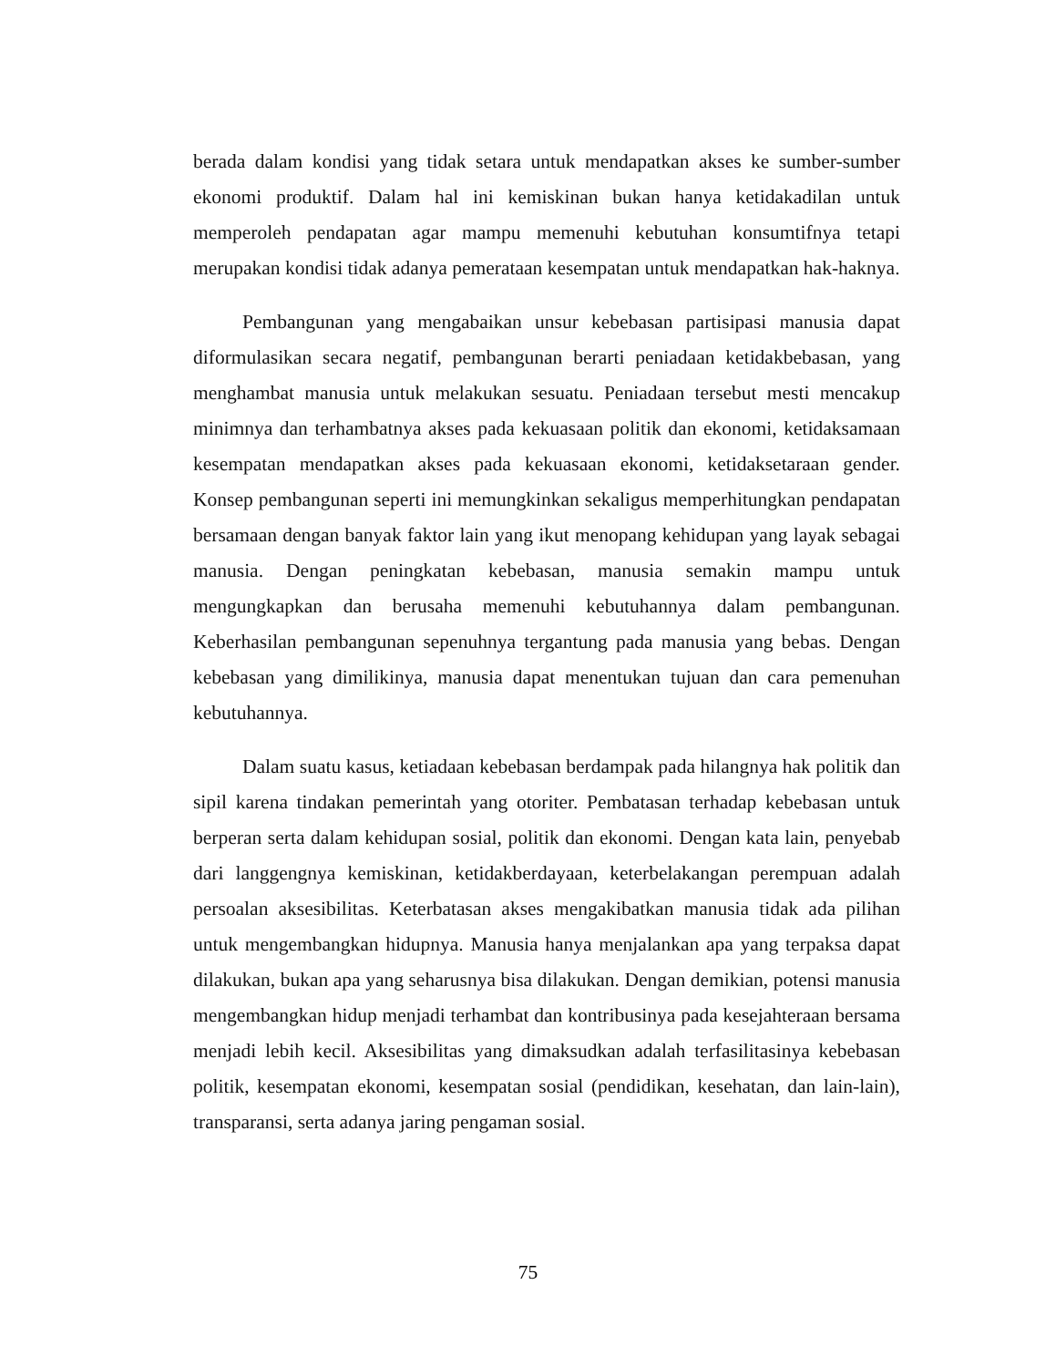berada dalam kondisi yang tidak setara untuk mendapatkan akses ke sumber-sumber ekonomi produktif. Dalam hal ini kemiskinan bukan hanya ketidakadilan untuk memperoleh pendapatan agar mampu memenuhi kebutuhan konsumtifnya tetapi merupakan kondisi tidak adanya pemerataan kesempatan untuk mendapatkan hak-haknya.
Pembangunan yang mengabaikan unsur kebebasan partisipasi manusia dapat diformulasikan secara negatif, pembangunan berarti peniadaan ketidakbebasan, yang menghambat manusia untuk melakukan sesuatu. Peniadaan tersebut mesti mencakup minimnya dan terhambatnya akses pada kekuasaan politik dan ekonomi, ketidaksamaan kesempatan mendapatkan akses pada kekuasaan ekonomi, ketidaksetaraan gender. Konsep pembangunan seperti ini memungkinkan sekaligus memperhitungkan pendapatan bersamaan dengan banyak faktor lain yang ikut menopang kehidupan yang layak sebagai manusia. Dengan peningkatan kebebasan, manusia semakin mampu untuk mengungkapkan dan berusaha memenuhi kebutuhannya dalam pembangunan. Keberhasilan pembangunan sepenuhnya tergantung pada manusia yang bebas. Dengan kebebasan yang dimilikinya, manusia dapat menentukan tujuan dan cara pemenuhan kebutuhannya.
Dalam suatu kasus, ketiadaan kebebasan berdampak pada hilangnya hak politik dan sipil karena tindakan pemerintah yang otoriter. Pembatasan terhadap kebebasan untuk berperan serta dalam kehidupan sosial, politik dan ekonomi. Dengan kata lain, penyebab dari langgengnya kemiskinan, ketidakberdayaan, keterbelakangan perempuan adalah persoalan aksesibilitas. Keterbatasan akses mengakibatkan manusia tidak ada pilihan untuk mengembangkan hidupnya. Manusia hanya menjalankan apa yang terpaksa dapat dilakukan, bukan apa yang seharusnya bisa dilakukan. Dengan demikian, potensi manusia mengembangkan hidup menjadi terhambat dan kontribusinya pada kesejahteraan bersama menjadi lebih kecil. Aksesibilitas yang dimaksudkan adalah terfasilitasinya kebebasan politik, kesempatan ekonomi, kesempatan sosial (pendidikan, kesehatan, dan lain-lain), transparansi, serta adanya jaring pengaman sosial.
75